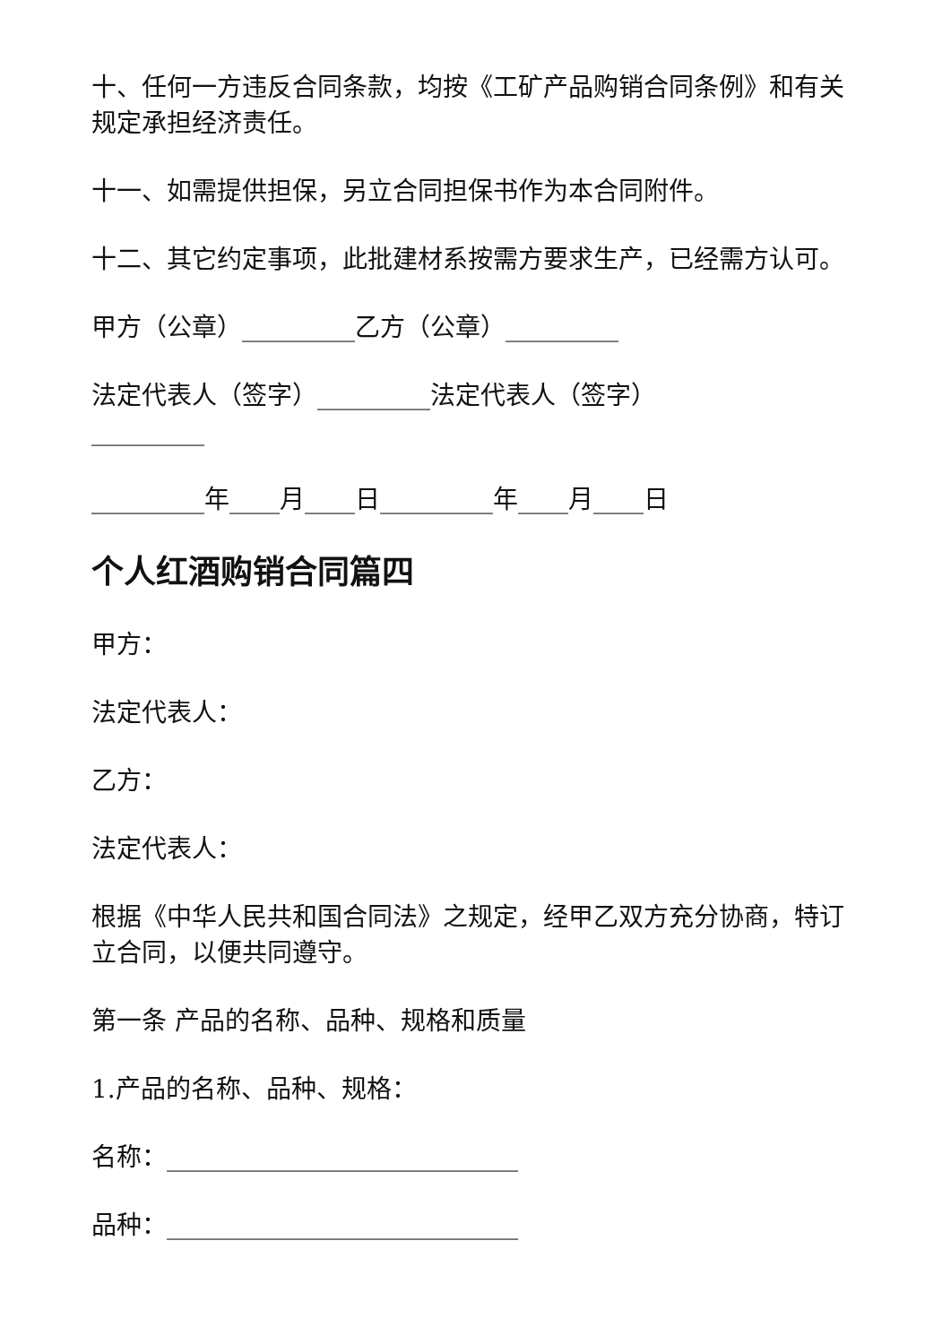十、任何一方违反合同条款，均按《工矿产品购销合同条例》和有关规定承担经济责任。
十一、如需提供担保，另立合同担保书作为本合同附件。
十二、其它约定事项，此批建材系按需方要求生产，已经需方认可。
甲方（公章）_________乙方（公章）_________
法定代表人（签字）_________法定代表人（签字）_________
_________年____月____日_________年____月____日
个人红酒购销合同篇四
甲方：
法定代表人：
乙方：
法定代表人：
根据《中华人民共和国合同法》之规定，经甲乙双方充分协商，特订立合同，以便共同遵守。
第一条 产品的名称、品种、规格和质量
1.产品的名称、品种、规格：
名称：____________________________
品种：____________________________